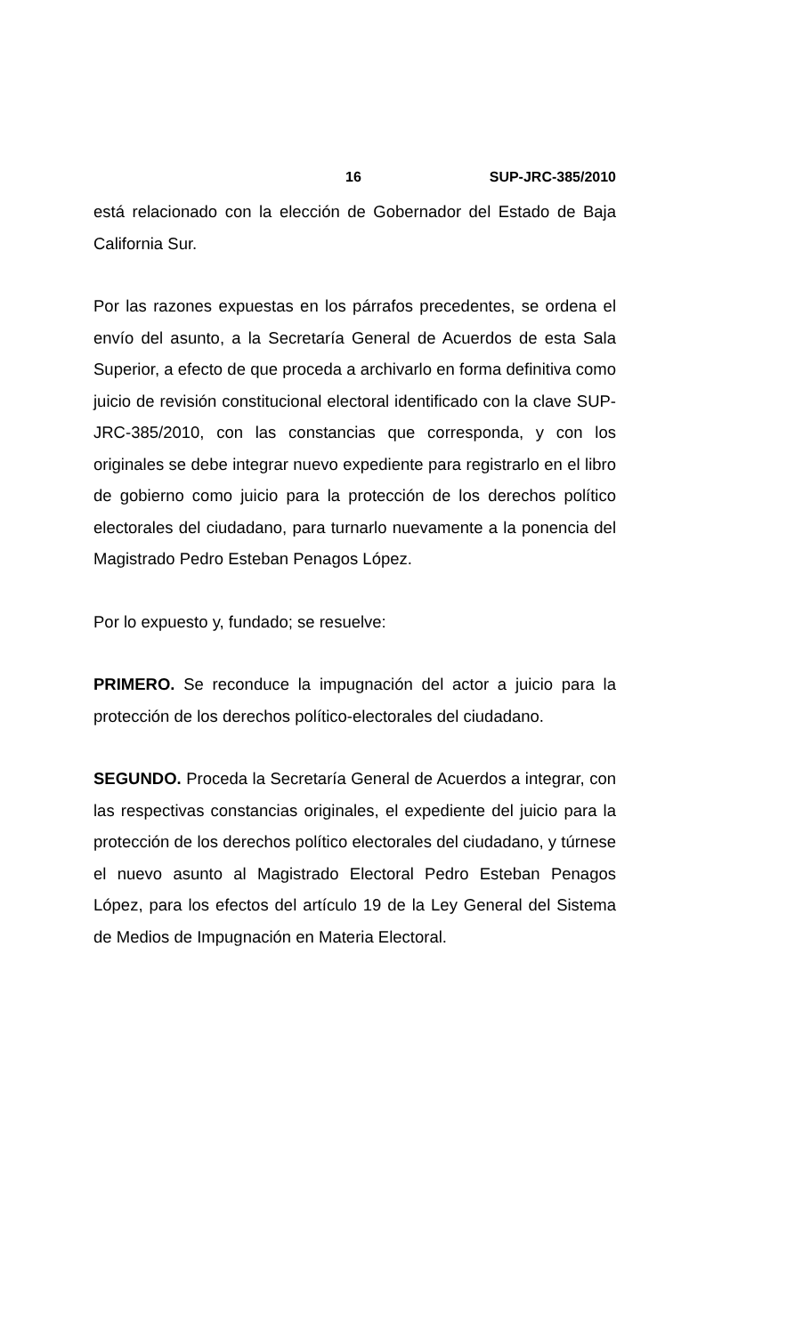16 SUP-JRC-385/2010
está relacionado con la elección de Gobernador del Estado de Baja California Sur.
Por las razones expuestas en los párrafos precedentes, se ordena el envío del asunto, a la Secretaría General de Acuerdos de esta Sala Superior, a efecto de que proceda a archivarlo en forma definitiva como juicio de revisión constitucional electoral identificado con la clave SUP-JRC-385/2010, con las constancias que corresponda, y con los originales se debe integrar nuevo expediente para registrarlo en el libro de gobierno como juicio para la protección de los derechos político electorales del ciudadano, para turnarlo nuevamente a la ponencia del Magistrado Pedro Esteban Penagos López.
Por lo expuesto y, fundado; se resuelve:
PRIMERO. Se reconduce la impugnación del actor a juicio para la protección de los derechos político-electorales del ciudadano.
SEGUNDO. Proceda la Secretaría General de Acuerdos a integrar, con las respectivas constancias originales, el expediente del juicio para la protección de los derechos político electorales del ciudadano, y túrnese el nuevo asunto al Magistrado Electoral Pedro Esteban Penagos López, para los efectos del artículo 19 de la Ley General del Sistema de Medios de Impugnación en Materia Electoral.